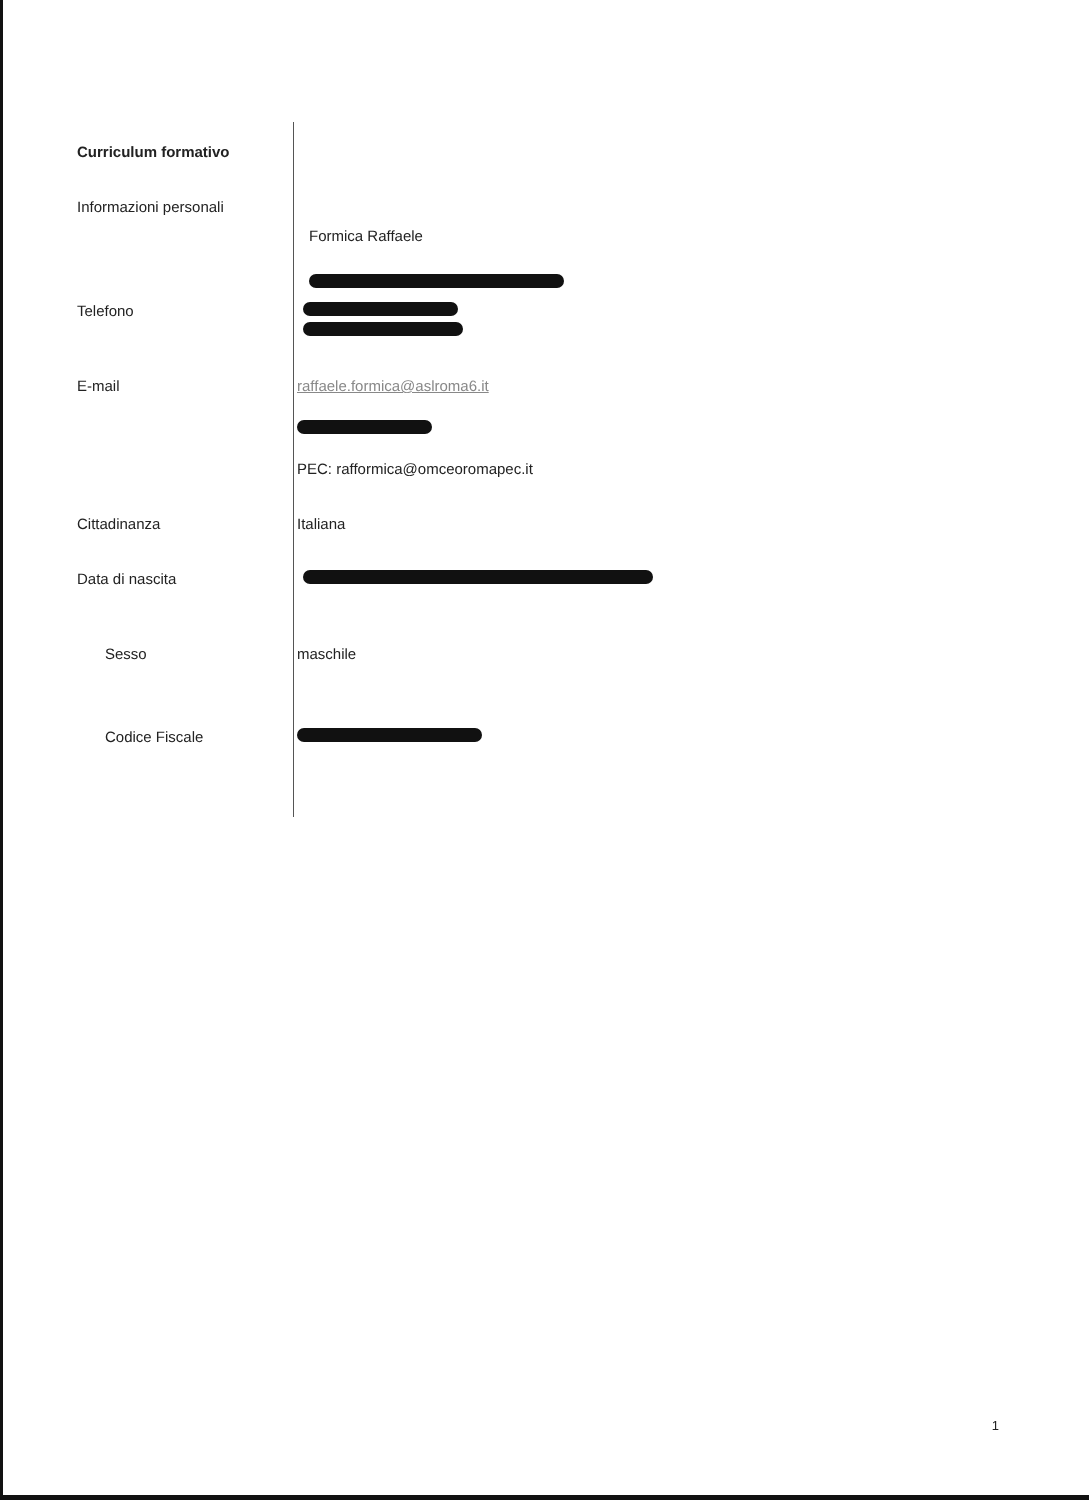Curriculum formativo
Informazioni personali
Formica Raffaele
Telefono
E-mail raffaele.formica@aslroma6.it
PEC: rafformica@omceoromapec.it
Cittadinanza Italiana
Data di nascita
Sesso maschile
Codice Fiscale
1